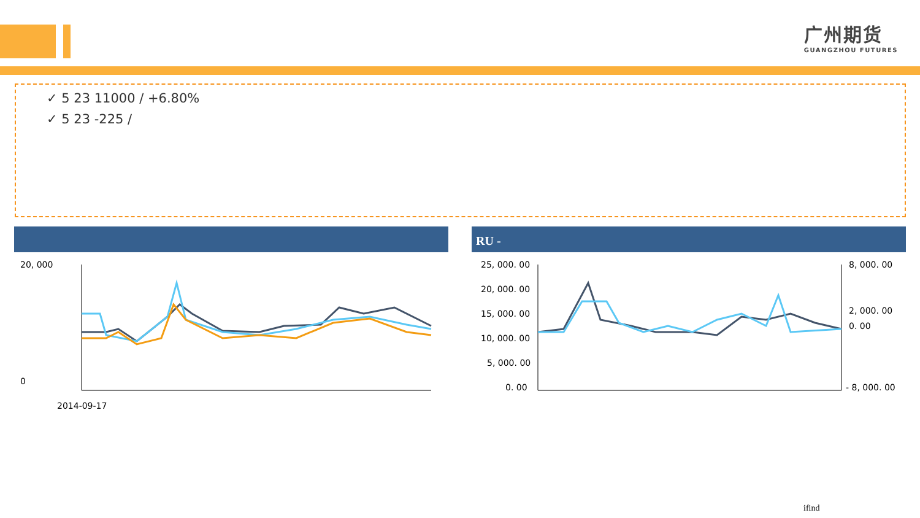广州期货
GUANGZHOU FUTURES
✓ 5 23 11000 / +6.80%
✓ 5 23 -225 /
20, 000
0
2014-09-17
RU -
25, 000. 00
20, 000. 00
15, 000. 00
10, 000. 00
5, 000. 00
0. 00
8, 000. 00
2, 000. 00
0. 00
- 8, 000. 00
ifind